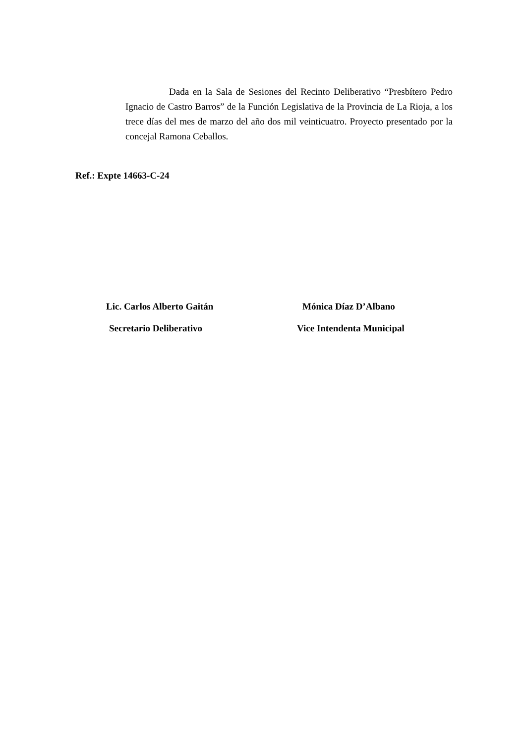Dada en la Sala de Sesiones del Recinto Deliberativo “Presbítero Pedro Ignacio de Castro Barros” de la Función Legislativa de la Provincia de La Rioja, a los trece días del mes de marzo del año dos mil veinticuatro. Proyecto presentado por la concejal Ramona Ceballos.
Ref.: Expte 14663-C-24
Lic. Carlos Alberto Gaitán Mónica Díaz D’Albano
Secretario Deliberativo Vice Intendenta Municipal